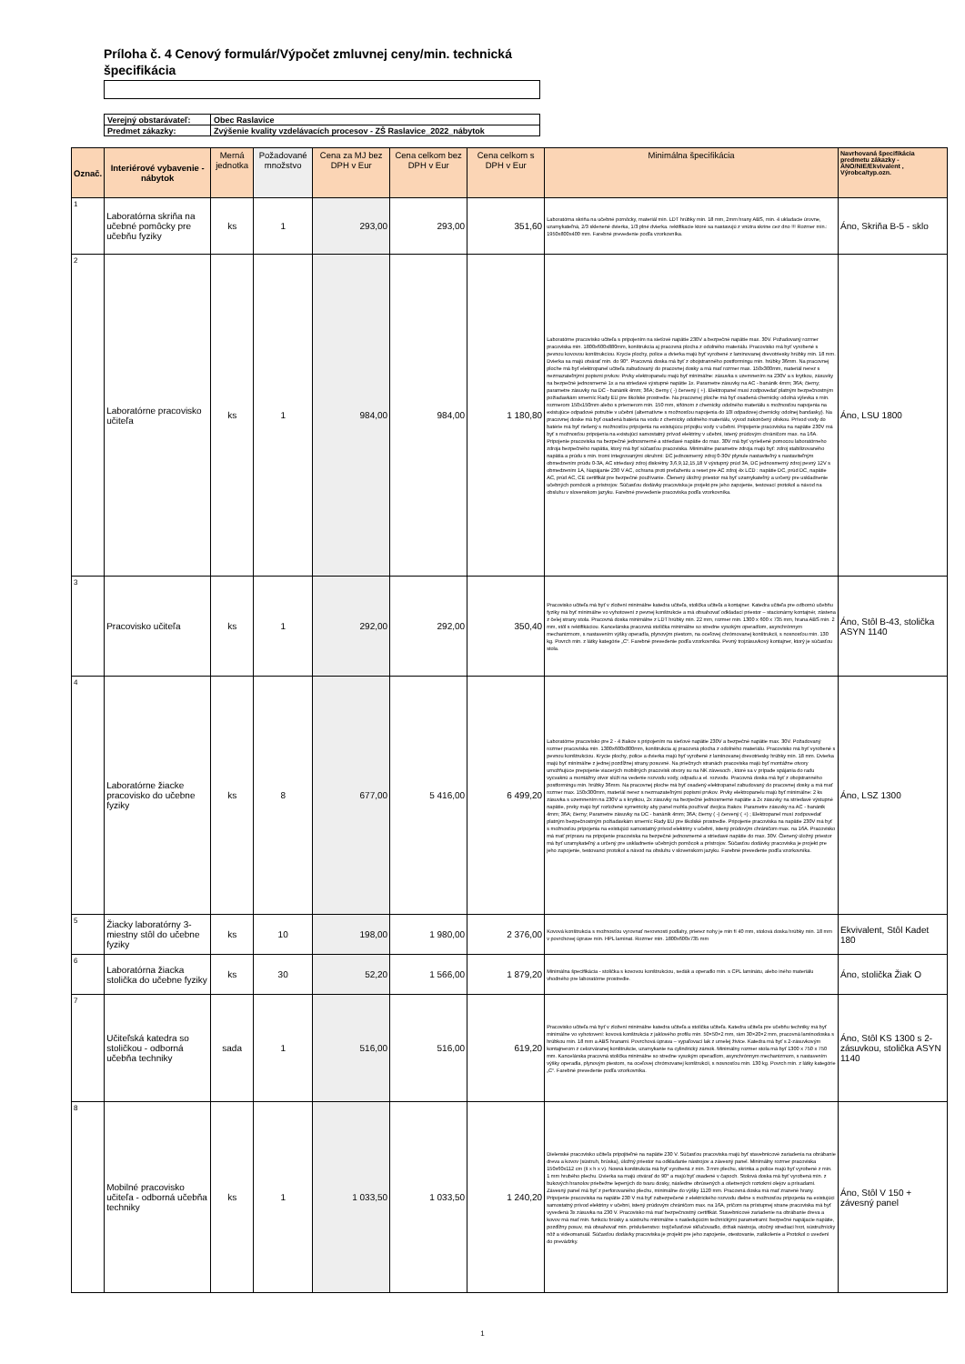Príloha č. 4 Cenový formulár/Výpočet zmluvnej ceny/min. technická špecifikácia
| Verejný obstarávateľ: | Obec Raslavice |
| Predmet zákazky: | Zvýšenie kvality vzdelávacích procesov - ZŠ Raslavice_2022_nábytok |
| Označ. | Interiérové vybavenie - nábytok | Merná jednotka | Požadované množstvo | Cena za MJ bez DPH v Eur | Cena celkom bez DPH v Eur | Cena celkom s DPH v Eur | Minimálna špecifikácia | Navrhovaná špecifikácia predmetu zákazky - ÁNO/NIE/Ekvivalent , Výrobca/typ.ozn. |
| --- | --- | --- | --- | --- | --- | --- | --- | --- |
| 1 | Laboratórna skriňa na učebné pomôcky pre učebňu fyziky | ks | 1 | 293,00 | 293,00 | 351,60 | Laboratórna skriňa na učebné pomôcky, materiál min. LDT hrúbky min. 18 mm, 2mm hrany ABS, min. 4 ukladacie úrovne, uzamykateľná, 2/3 sklenené dvierka, 1/3 plné dvierka. rektifikacie ktoré sa nastavujú z vnútra skrine cez dno !!! Rozmer min.: 1950x800x400 mm. Farebné prevedenie podľa vzorkovníka. | Áno, Skriňa B-5 - sklo |
| 2 | Laboratórne pracovisko učiteľa | ks | 1 | 984,00 | 984,00 | 1 180,80 | Laboratórne pracovisko učiteľa s pripojením na sieťové napätie 230V a bezpečné napätie max. 30V. Požadovaný rozmer pracoviska min. 1800x600x880mm, konštrukcia aj pracovná plocha z odolného materiálu. Pracovisko má byť vyrobené s pevnou kovovou konštrukciou. Krycie plochy, police a dvierka majú byť vyrobené z laminovanej drevotriesky hrúbky min. 18 mm. Dvierka sa majú otvárať min. do 90°. Pracovná doska má byť z obojstranného postformingu min. hrúbky 36mm. Na pracovnej ploche má byť elektropanel učiteľa zabudovaný do pracovnej dosky a má mať rozmer max. 150x300mm, materiál nerez s nezmazateľnými popismi prvkov. Prvky elektropanelu majú byť minimálne: zásuvka s uzemnením na 230V a s krytkou, zásuvky na bezpečné jednosmerné 1x a na striedavé výstupné napätie 1x. Parametre zásuvky na AC - banánik 4mm; 36A; čierny; parametre zásuvky na DC - banánik 4mm; 36A; čierny ( -) červený ( +). Elektropanel musí zodpovedať platným bezpečnostným požiadavkám smerníc Rady EU pre školské prostredie. Na pracovnej ploche má byť osadená chemicky odolná výlevka s min. rozmerom 150x150mm alebo s priemerom min. 150 mm, sifónom z chemicky odolného materiálu s možnosťou napojenia na existujúce odpadové potrubie v učebni (alternatívne s možnosťou napojenia do 10l odpadovej chemicky odolnej bandasky). Na pracovnej doske má byť osadená batéria na vodu z chemicky odolného materiálu, vývod zakončený olivkou. Prívod vody do batérie má byť riešený s možnosťou pripojenia na existujúcu prípojku vody v učebni. Pripojenie pracoviska na napätie 230V má byť s možnosťou pripojenia na existujúci samostatný prívod elektriny v učebni, istený prúdovým chráničom max. na 16A. Pripojenie pracoviska na bezpečné jednosmerné a striedavé napätie do max. 30V má byť vyriešené pomocou laboratórneho zdroja bezpečného napätia, ktorý má byť súčasťou pracoviska. Minimálne parametre zdroja majú byť: zdroj stabilizovaného napätia a prúdu s min. tromi integrovanými okruhmi: DC jednosmerný zdroj 0-30V plynule nastaviteľný s nastaviteľným obmedzením prúdu 0-3A, AC striedavý zdroj diskrétny 3,6,9,12,15,18 V výstupný prúd 3A, DC jednosmerný zdroj pevný 12V s obmedzením 1A, Napájanie 230 V AC, ochrana proti preťaženiu a reset pre AC zdroj 4x LCD : napätie DC, prúd DC, napätie AC, prúd AC, CE certifikát pre bezpečné používanie. Členený úložný priestor má byť uzamykateľný a určený pre uskladnenie učebných pomôcok a prístrojov. Súčasťou dodávky pracoviska je projekt pre jeho zapojenie, testovací protokol a návod na obsluhu v slovenskom jazyku. Farebné prevedenie pracoviska podľa vzorkovníka. | Áno, LSU 1800 |
| 3 | Pracovisko učiteľa | ks | 1 | 292,00 | 292,00 | 350,40 | Pracovisko učiteľa má byť v zložení minimálne katedra učiteľa, stolička učiteľa a kontajner. Katedra učiteľa pre odbornú učebňu fyziky má byť minimálne vo vyhotovení z pevnej konštrukcie a má obsahovať odkladací priestor – stacionárny kontajnér, zástena z čelej strany stola. Pracovná doska minimálne z LDT hrúbky min. 22 mm, rozmer min. 1300 x 600 x 735 mm, hrana ABS min. 2 mm, stôl s rektifikáciou. Kancelárska pracovná stolička minimálne so stredne vysokým operadlom, asynchrónnym mechanizmom, s nastavením výšky operadla, plynovým piestom, na oceľovej chrómovanej konštrukcii, s nosnosťou min. 130 kg. Povrch min. z látky kategórie „C“. Farebné prevedenie podľa vzorkovníka. Pevný trojzásuvkový kontajner, ktorý je súčasťou stola. | Áno, Stôl B-43, stolička ASYN 1140 |
| 4 | Laboratórne žiacke pracovisko do učebne fyziky | ks | 8 | 677,00 | 5 416,00 | 6 499,20 | Laboratórne pracovisko pre 2 - 4 žiakov s pripojením na sieťové napätie 230V a bezpečné napätie max. 30V. Požadovaný rozmer pracoviska min. 1300x600x800mm, konštrukcia aj pracovná plocha z odolného materiálu. Pracovisko má byť vyrobené s pevnou konštrukciou. Krycie plochy, police a dvierka majú byť vyrobené z laminovanej drevotriesky hrúbky min. 18 mm. Dvierka majú byť minimálne z jednej pozdĺžnej strany posuvné. Na priečnych stranách pracoviska majú byť montážne otvory umožňujúce prepojenie viacerých mobilných pracovísk otvory su na NK závesoch , ktoré sa v prípade spájania do radu vycvaknú a montážny otvor slúži na vedenie rozvodu vody, odpadu a el. rozvodu. Pracovná doska má byť z obojstranného postformingu min. hrúbky 36mm. Na pracovnej ploche má byť osadený elektropanel zabudovaný do pracovnej dosky a má mať rozmer max. 150x300mm, materiál nerez s nezmazateľnými popismi prvkov. Prvky elektropanelu majú byť minimálne: 2 ks zásuvka s uzemnením na 230V a s krytkou, 2x zásuvky na bezpečné jednosmerné napätie a 2x zásuvky na striedavé výstupné napätie, prvky majú byť rozložené symetricky aby panel mohla používať dvojica žiakov. Parametre zásuvky na AC - banánik 4mm; 36A; čierny; Parametre zásuvky na DC - banánik 4mm; 36A; čierny ( -) červený ( +) ; Elektropanel musí zodpovedať platným bezpečnostným požiadavkám smerníc Rady EU pre školské prostredie. Pripojenie pracoviska na napätie 230V má byť s možnosťou pripojenia na existujúci samostatný prívod elektriny v učebni, istený prúdovým chráničom max. na 16A. Pracovisko má mať prípravu na pripojenie pracoviska na bezpečné jednosmerné a striedavé napätie do max. 30V. Členený úložný priestor má byť uzamykateľný a určený pre uskladnenie učebných pomôcok a prístrojov. Súčasťou dodávky pracoviska je projekt pre jeho zapojenie, testovanci protokol a návod na obsluhu v slovenskom jazyku. Farebné prevedenie podľa vzorkovníka. | Áno, LSZ 1300 |
| 5 | Žiacky laboratórny 3-miestny stôl do učebne fyziky | ks | 10 | 198,00 | 1 980,00 | 2 376,00 | Kovová konštrukcia s možnosťou vyrovnať nerovnosti podlahy, prierez nohy je min fí 40 mm, stolová doska hrúbky min. 18 mm v povrchovej úprave min. HPL laminat. Rozmer min. 1800x600x735 mm | Ekvivalent, Stôl Kadet 180 |
| 6 | Laboratórna žiacka stolička do učebne fyziky | ks | 30 | 52,20 | 1 566,00 | 1 879,20 | Minimálna špecifikácia - stolička s kovovou konštrukciou, sedák a operadlo min. s CPL laminátu, alebo iného materiálu vhodného pre laboratórne prostredie. | Áno, stolička Žiak O |
| 7 | Učiteľská katedra so stoličkou - odborná učebňa techniky | sada | 1 | 516,00 | 516,00 | 619,20 | Pracovisko učiteľa má byť v zložení minimálne katedra učiteľa a stolička učiteľa. Katedra učiteľa pre učebňu techniky má byť minimálne vo vyhotovení: kovová konštrukcia z jaklového profilu min. 50×50×2 mm, rám 30×20×2 mm, pracovná laminodoska s hrúbkou min. 18 mm a ABS hranami. Povrchová úprava – vypaľovací lak z umelej živice. Katedra má byť s 2-zásuvkovým kontajnerom z celozváranej konštrukcie, uzamykanie na cylindrický zámok. Minimálny rozmer stola má byť 1300 x 750 x 750 mm. Kancelárska pracovná stolička minimálne so stredne vysokým operadlom, asynchrónnym mechanizmom, s nastavením výšky operadla, plynovým piestom, na oceľovej chrómovanej konštrukcii, s nosnosťou min. 130 kg. Povrch min. z látky kategórie „C“. Farebné prevedenie podľa vzorkovníka. | Áno, Stôl KS 1300 s 2-zásuvkou, stolička ASYN 1140 |
| 8 | Mobilné pracovisko učiteľa - odborná učebňa techniky | ks | 1 | 1 033,50 | 1 033,50 | 1 240,20 | Dielenské pracovisko učiteľa pripojiteľné na napätie 230 V. Súčasťou pracoviska majú byť stavebnicové zariadenia na obrábanie dreva a kovov (sústruh, brúska), úložný priestor na odkladanie nástrojov a závesný panel. Minimálny rozmer pracoviska 150x60x112 cm (š x h x v). Nosná konštrukcia má byť vyrobená z min. 3 mm plechu, skrinka a police majú byť vyrobené z min. 1 mm hrubého plechu. Dvierka sa majú otvárať do 90° a majú byť osadené v čapoch. Stolová doska má byť vyrobená min. z bukových hranolov priebežne lepených do tvaru dosky, následne obrúsených a ošetrených roztokmi olejov a prísadami. Závesný panel má byť z perforovaného plechu, minimálne do výšky 1120 mm. Pracovná doska má mať zrazené hrany. Pripojenie pracoviska na napätie 230 V má byť zabezpečené z elektrického rozvodu dielne s možnosťou pripojenia na existujúci samostatný prívod elektriny v učebni, istený prúdovým chráničom max. na 16A, pričom na prístupnej strane pracoviska má byť vyvedená 3x zásuvka na 230 V. Pracovisko má mať bezpečnostný certifikát. Stavebnicové zariadenie na obrábanie dreva a kovov má mať min. funkciu brúsky a sústruhu minimálne s nasledujúcim technickými parametrami: bezpečné napájacie napätie, pozdĺžny posuv, má obsahovať min. príslušenstvo: trojčeľusťové skľučovadlo, držiak nástroja, otočný strediaci hrot, sústružnícky nôž a videomanuál. Súčasťou dodávky pracoviska je projekt pre jeho zapojenie, otestovanie, zaškolenie a Protokol o uvedení do prevádzky. | Áno, Stôl V 150 + závesný panel |
1